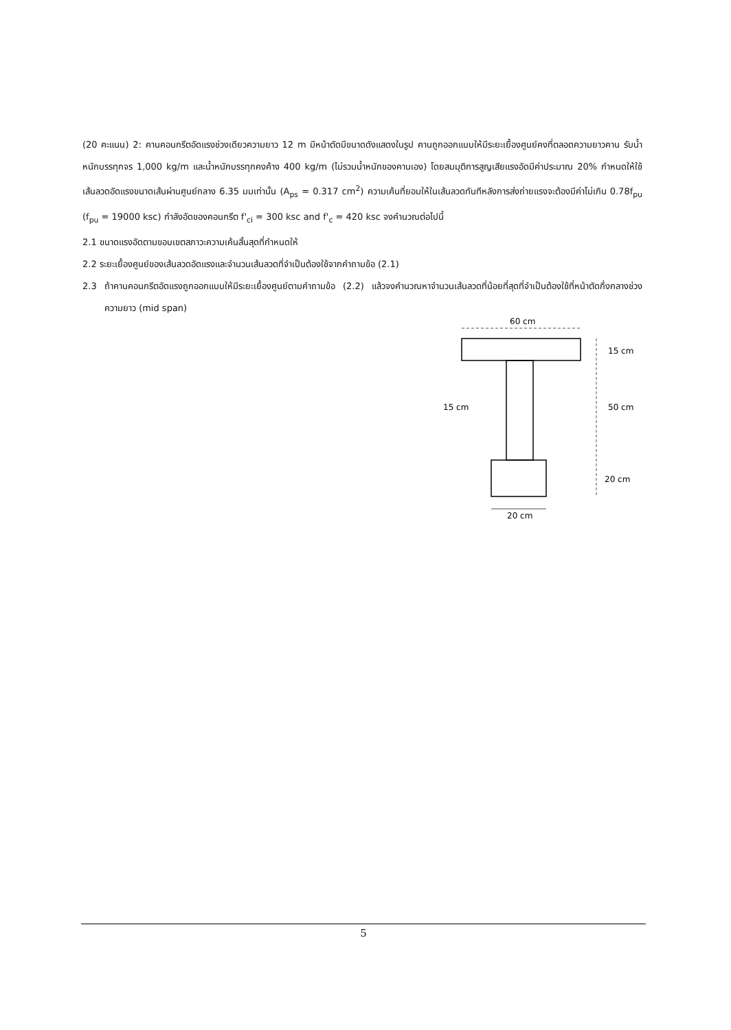(20 คะแนน) 2: คานคอนกรีตอัดแรงช่วงเดียวความยาว 12 m มีหน้าตัดมีขนาดดังแสดงในรูป คานถูกออกแบบให้มีระยะเยื้องศูนย์คงที่ตลอดความยาวคาน รับน้ำหนักบรรทุกจร 1,000 kg/m และน้ำหนักบรรทุกคงค้าง 400 kg/m (ไม่รวมน้ำหนักของคานเอง) โดยสมมุติการสูญเสียแรงอัดมีค่าประมาณ 20% กำหนดให้ใช้เส้นลวดอัดแรงขนาดเส้นผ่านศูนย์กลาง 6.35 มมเท่านั้น (A<sub>ps</sub> = 0.317 cm<sup>2</sup>) ความเค้นที่ยอมให้ในเส้นลวดทันทีหลังการส่งถ่ายแรงจะต้องมีค่าไม่เกิน 0.78f<sub>pu</sub> (f<sub>pu</sub> = 19000 ksc) กำลังอัดของคอนกรีต f'<sub>ci</sub> = 300 ksc and f'<sub>c</sub> = 420 ksc จงคำนวณต่อไปนี้
2.1 ขนาดแรงอัดตามขอบเขตสภาวะความเค้นสิ้นสุดที่กำหนดให้
2.2 ระยะเยื้องศูนย์ของเส้นลวดอัดแรงและจำนวนเส้นลวดที่จำเป็นต้องใช้จากคำถามข้อ (2.1)
2.3 ถ้าคานคอนกรีตอัดแรงถูกออกแบบให้มีระยะเยื้องศูนย์ตามคำถามข้อ (2.2) แล้วจงคำนวณหาจำนวนเส้นลวดที่น้อยที่สุดที่จำเป็นต้องใช้ที่หน้าตัดกึ่งกลางช่วงความยาว (mid span)
60 cm
15 cm
15 cm
50 cm
20 cm
20 cm
5